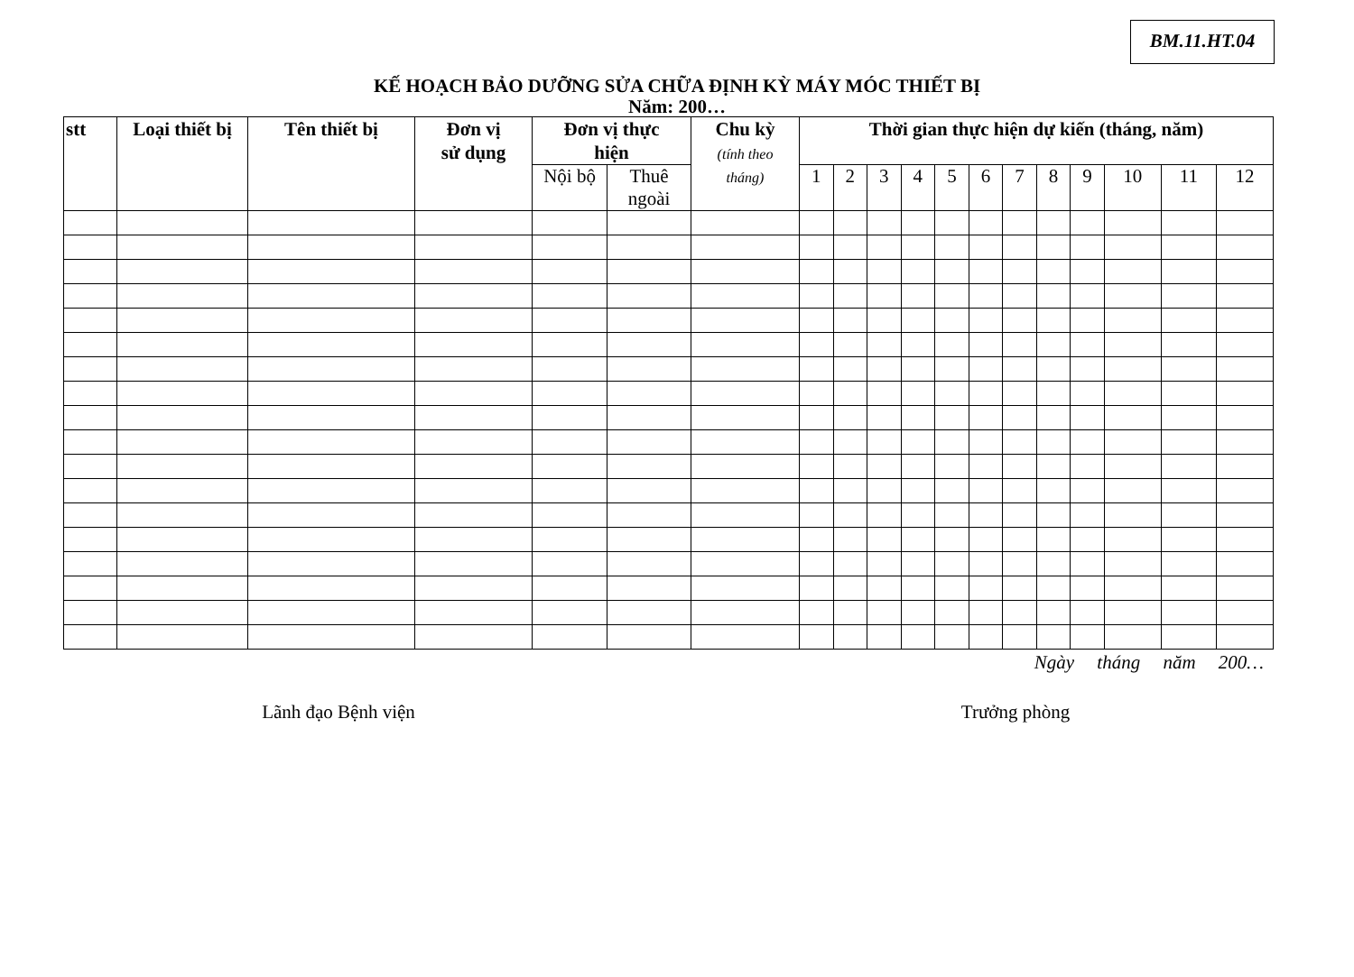BM.11.HT.04
KẾ HOẠCH BẢO DƯỠNG SỬA CHỮA ĐỊNH KỲ MÁY MÓC THIẾT BỊ
Năm: 200…
| stt | Loại thiết bị | Tên thiết bị | Đơn vị sử dụng | Đơn vị thực hiện | | Chu kỳ (tính theo tháng) | Thời gian thực hiện dự kiến (tháng, năm) | | | | | | | | | | | |
| --- | --- | --- | --- | --- | --- | --- | --- | --- | --- | --- | --- | --- | --- | --- | --- | --- | --- | --- |
| | | | | Nội bộ | Thuê ngoài | | 1 | 2 | 3 | 4 | 5 | 6 | 7 | 8 | 9 | 10 | 11 | 12 |
Ngày tháng năm 200…
Lãnh đạo Bệnh viện Trưởng phòng